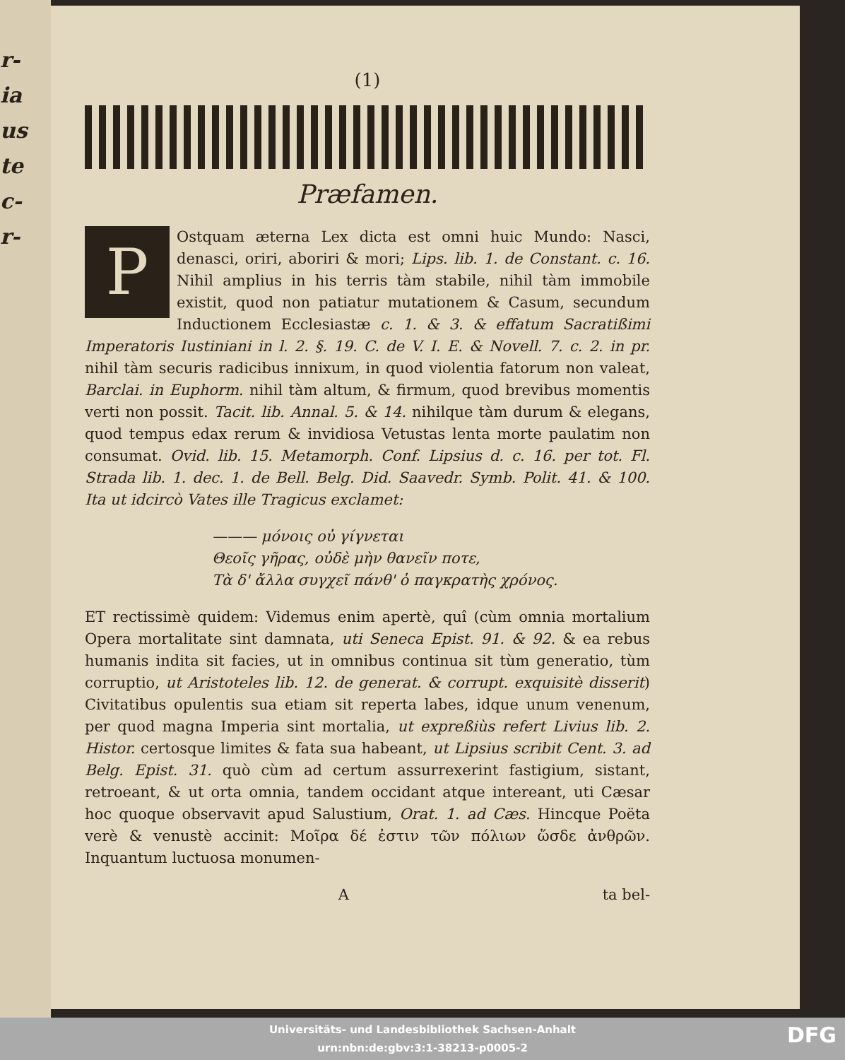r-
ia
us
te
c-
r-
(1)
Præfamen.
POstquam æterna Lex dicta est omni huic Mundo: Nasci, denasci, oriri, aboriri & mori; Lips. lib. 1. de Constant. c. 16. Nihil amplius in his terris tàm stabile, nihil tàm immobile existit, quod non patiatur mutationem & Casum, secundum Inductionem Ecclesiastæ c. 1. & 3. & effatum Sacratißimi Imperatoris Iustiniani in l. 2. §. 19. C. de V. I. E. & Novell. 7. c. 2. in pr. nihil tàm securis radicibus innixum, in quod violentia fatorum non valeat, Barclai. in Euphorm. nihil tàm altum, & firmum, quod brevibus momentis verti non possit. Tacit. lib. Annal. 5. & 14. nihilque tàm durum & elegans, quod tempus edax rerum & invidiosa Vetustas lenta morte paulatim non consumat. Ovid. lib. 15. Metamorph. Conf. Lipsius d. c. 16. per tot. Fl. Strada lib. 1. dec. 1. de Bell. Belg. Did. Saavedr. Symb. Polit. 41. & 100. Ita ut idcircò Vates ille Tragicus exclamet:
——— μόνοις οὐ γίγνεται
Θεοῖς γῆρας, οὐδὲ μὴν θανεῖν ποτε,
Τὰ δ' ἄλλα συγχεῖ πάνθ' ὁ παγκρατὴς χρόνος.
ET rectissimè quidem: Videmus enim apertè, quî (cùm omnia mortalium Opera mortalitate sint damnata, uti Seneca Epist. 91. & 92. & ea rebus humanis indita sit facies, ut in omnibus continua sit tùm generatio, tùm corruptio, ut Aristoteles lib. 12. de generat. & corrupt. exquisitè disserit) Civitatibus opulentis sua etiam sit reperta labes, idque unum venenum, per quod magna Imperia sint mortalia, ut expreßiùs refert Livius lib. 2. Histor. certosque limites & fata sua habeant, ut Lipsius scribit Cent. 3. ad Belg. Epist. 31. quò cùm ad certum assurrexerint fastigium, sistant, retroeant, & ut orta omnia, tandem occidant atque intereant, uti Cæsar hoc quoque observavit apud Salustium, Orat. 1. ad Cæs. Hincque Poëta verè & venustè accinit: Μοῖρα δέ ἐστιν τῶν πόλιων ὥσδε ἀνθρῶν. Inquantum luctuosa monumen-
A ta bel-
Universitäts- und Landesbibliothek Sachsen-Anhalt
urn:nbn:de:gbv:3:1-38213-p0005-2
DFG